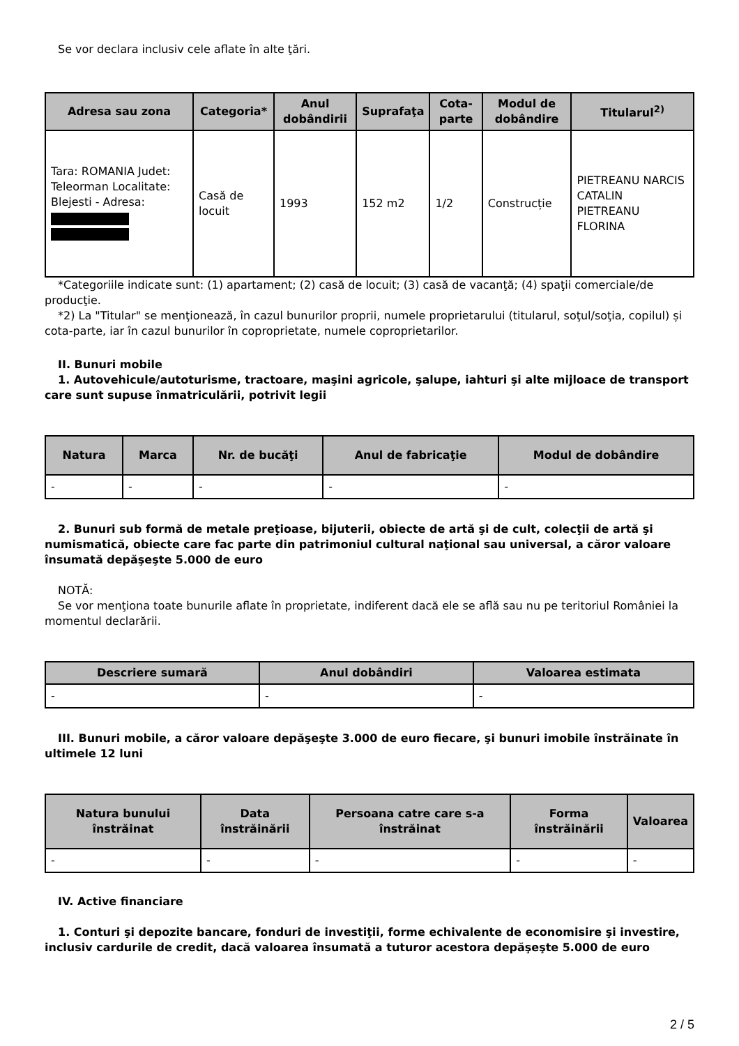Se vor declara inclusiv cele aflate în alte ţări.
| Adresa sau zona | Categoria* | Anul dobândirii | Suprafaţa | Cota-parte | Modul de dobândire | Titularul<sup>2)</sup> |
| --- | --- | --- | --- | --- | --- | --- |
| Tara: ROMANIA Judet: Teleorman Localitate: Blejesti - Adresa: | Casă de locuit | 1993 | 152 m2 | 1/2 | Construcție | PIETREANU NARCIS CATALIN PIETREANU FLORINA |
*Categoriile indicate sunt: (1) apartament; (2) casă de locuit; (3) casă de vacanţă; (4) spaţii comerciale/de producţie.
*2) La "Titular" se menţionează, în cazul bunurilor proprii, numele proprietarului (titularul, soţul/soţia, copilul) și cota-parte, iar în cazul bunurilor în coproprietate, numele coproprietarilor.
II. Bunuri mobile
1. Autovehicule/autoturisme, tractoare, maşini agricole, şalupe, iahturi şi alte mijloace de transport care sunt supuse înmatriculării, potrivit legii
| Natura | Marca | Nr. de bucăţi | Anul de fabricaţie | Modul de dobândire |
| --- | --- | --- | --- | --- |
| - | - | - | - | - |
2. Bunuri sub formă de metale preţioase, bijuterii, obiecte de artă şi de cult, colecţii de artă şi numismatică, obiecte care fac parte din patrimoniul cultural naţional sau universal, a căror valoare însumată depăşeşte 5.000 de euro
NOTĂ:
Se vor menţiona toate bunurile aflate în proprietate, indiferent dacă ele se află sau nu pe teritoriul României la momentul declarării.
| Descriere sumară | Anul dobândiri | Valoarea estimata |
| --- | --- | --- |
| - | - | - |
III. Bunuri mobile, a căror valoare depăşeşte 3.000 de euro fiecare, şi bunuri imobile înstrăinate în ultimele 12 luni
| Natura bunului înstrăinat | Data înstrăinării | Persoana catre care s-a înstrăinat | Forma înstrăinării | Valoarea |
| --- | --- | --- | --- | --- |
| - | - | - | - | - |
IV. Active financiare
1. Conturi şi depozite bancare, fonduri de investiţii, forme echivalente de economisire şi investire, inclusiv cardurile de credit, dacă valoarea însumată a tuturor acestora depăşeşte 5.000 de euro
2 / 5